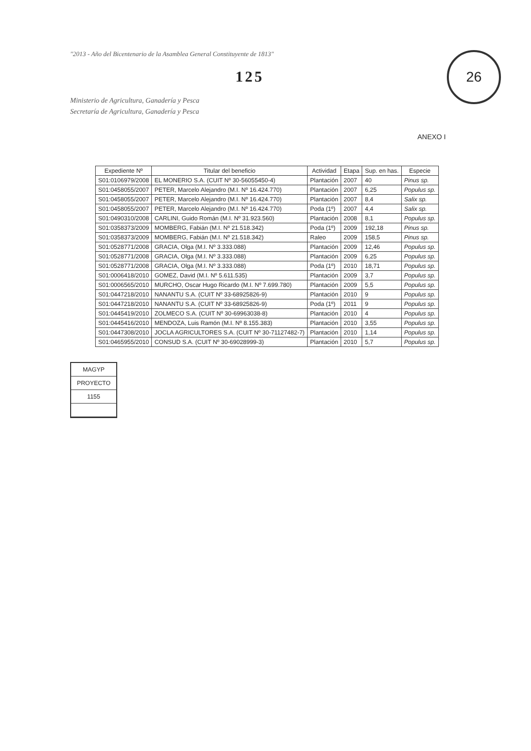"2013 - Año del Bicentenario de la Asamblea General Constituyente de 1813"
125
Ministerio de Agricultura, Ganadería y Pesca
Secretaría de Agricultura, Ganadería y Pesca
26
ANEXO I
| Expediente Nº | Titular del beneficio | Actividad | Etapa | Sup. en has. | Especie |
| --- | --- | --- | --- | --- | --- |
| S01:0106979/2008 | EL MONERIO S.A. (CUIT Nº 30-56055450-4) | Plantación | 2007 | 40 | Pinus sp. |
| S01:0458055/2007 | PETER, Marcelo Alejandro (M.I. Nº 16.424.770) | Plantación | 2007 | 6,25 | Populus sp. |
| S01:0458055/2007 | PETER, Marcelo Alejandro (M.I. Nº 16.424.770) | Plantación | 2007 | 8,4 | Salix sp. |
| S01:0458055/2007 | PETER, Marcelo Alejandro (M.I. Nº 16.424.770) | Poda (1º) | 2007 | 4,4 | Salix sp. |
| S01:0490310/2008 | CARLINI, Guido Román (M.I. Nº 31.923.560) | Plantación | 2008 | 8,1 | Populus sp. |
| S01:0358373/2009 | MOMBERG, Fabián (M.I. Nº 21.518.342) | Poda (1º) | 2009 | 192,18 | Pinus sp. |
| S01:0358373/2009 | MOMBERG, Fabián (M.I. Nº 21.518.342) | Raleo | 2009 | 158,5 | Pinus sp. |
| S01:0528771/2008 | GRACIA, Olga (M.I. Nº 3.333.088) | Plantación | 2009 | 12,46 | Populus sp. |
| S01:0528771/2008 | GRACIA, Olga (M.I. Nº 3.333.088) | Plantación | 2009 | 6,25 | Populus sp. |
| S01:0528771/2008 | GRACIA, Olga (M.I. Nº 3.333.088) | Poda (1º) | 2010 | 18,71 | Populus sp. |
| S01:0006418/2010 | GOMEZ, David (M.I. Nº 5.611.535) | Plantación | 2009 | 3,7 | Populus sp. |
| S01:0006565/2010 | MURCHO, Oscar Hugo Ricardo (M.I. Nº 7.699.780) | Plantación | 2009 | 5,5 | Populus sp. |
| S01:0447218/2010 | NANANTU S.A. (CUIT Nº 33-68925826-9) | Plantación | 2010 | 9 | Populus sp. |
| S01:0447218/2010 | NANANTU S.A. (CUIT Nº 33-68925826-9) | Poda (1º) | 2011 | 9 | Populus sp. |
| S01:0445419/2010 | ZOLMECO S.A. (CUIT Nº 30-69963038-8) | Plantación | 2010 | 4 | Populus sp. |
| S01:0445416/2010 | MENDOZA, Luis Ramón (M.I. Nº 8.155.383) | Plantación | 2010 | 3,55 | Populus sp. |
| S01:0447308/2010 | JOCLA AGRICULTORES S.A. (CUIT Nº 30-71127482-7) | Plantación | 2010 | 1,14 | Populus sp. |
| S01:0465955/2010 | CONSUD S.A. (CUIT Nº 30-69028999-3) | Plantación | 2010 | 5,7 | Populus sp. |
MAGYP
PROYECTO
1155